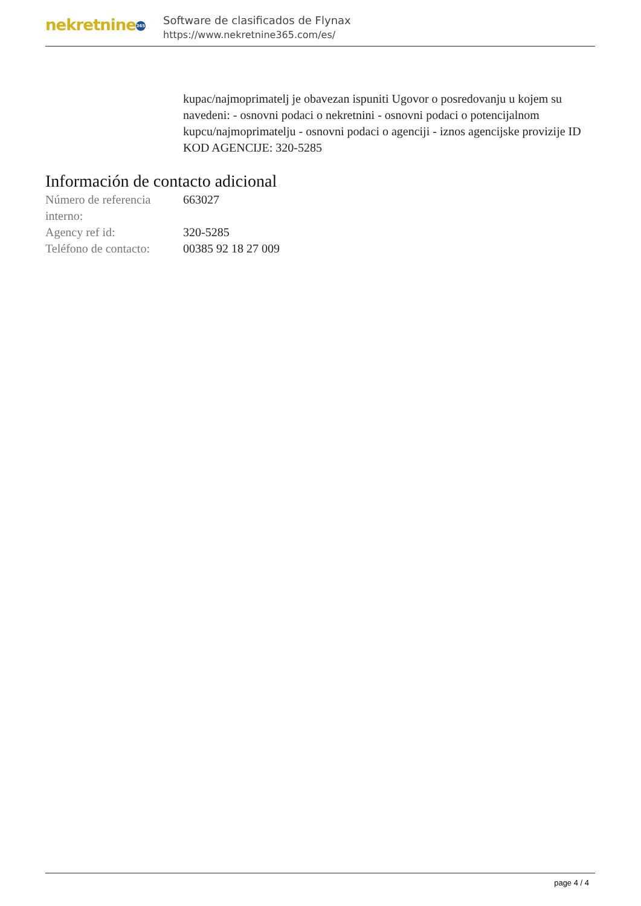nekretnine 365
Software de clasificados de Flynax
https://www.nekretnine365.com/es/
kupac/najmoprimatelj je obavezan ispuniti Ugovor o posredovanju u kojem su navedeni: - osnovni podaci o nekretnini - osnovni podaci o potencijalnom kupcu/najmoprimatelju - osnovni podaci o agenciji - iznos agencijske provizije ID KOD AGENCIJE: 320-5285
Información de contacto adicional
Número de referencia interno:
663027
Agency ref id: 320-5285
Teléfono de contacto:
00385 92 18 27 009
page 4 / 4